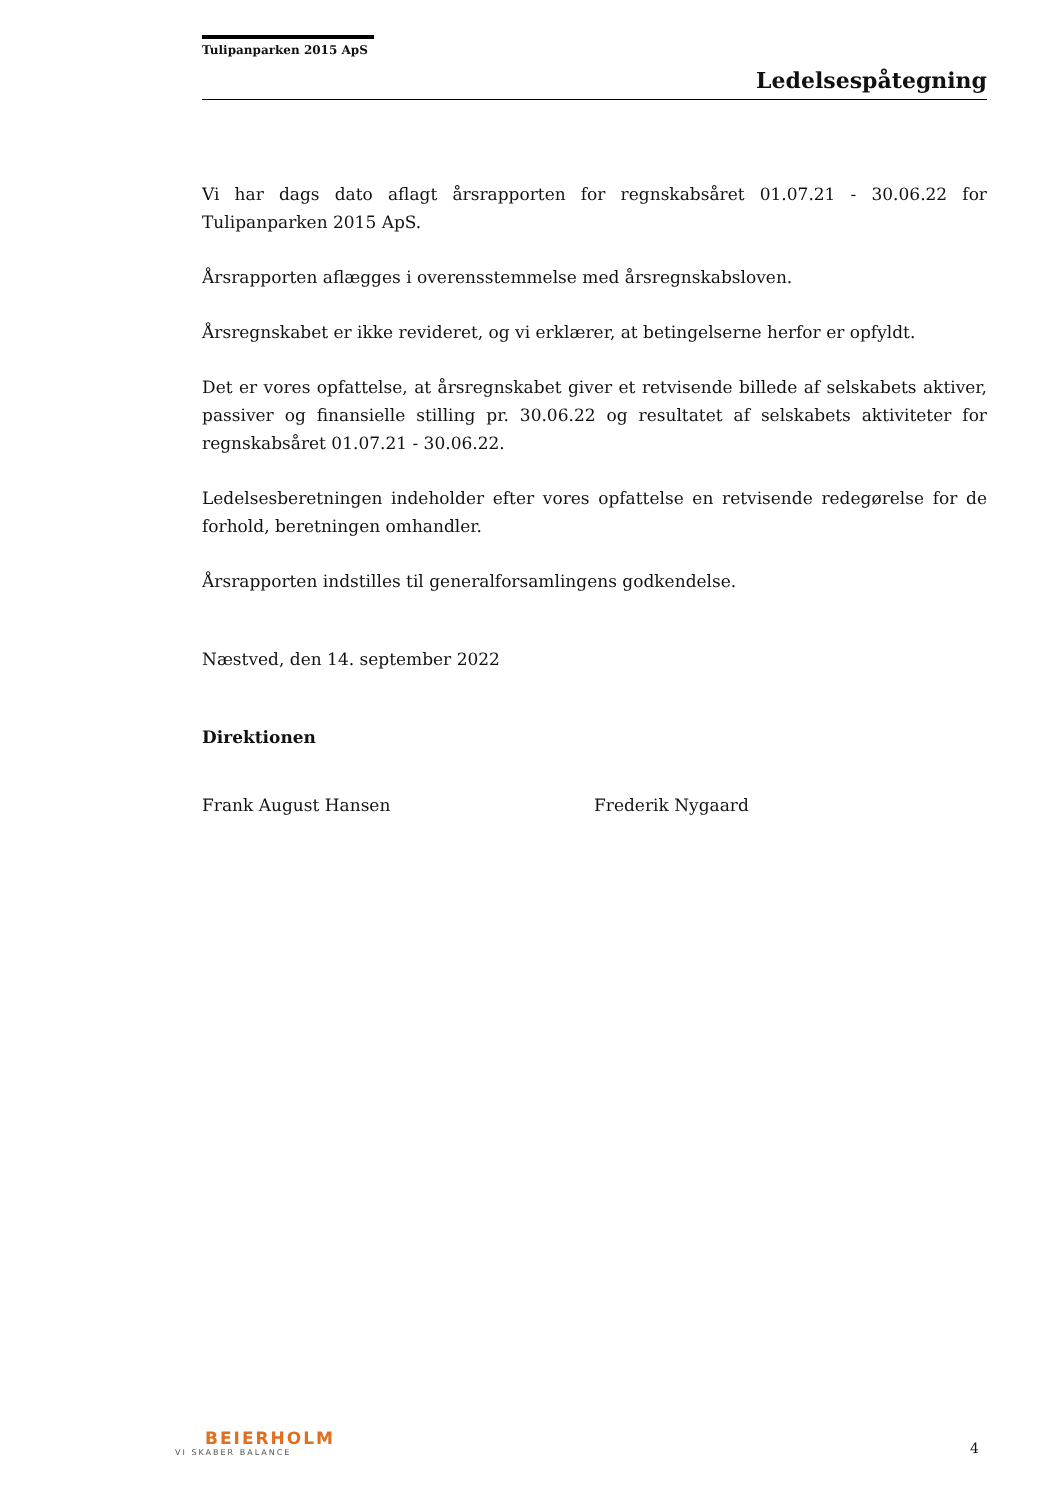Tulipanparken 2015 ApS
Ledelsespåtegning
Vi har dags dato aflagt årsrapporten for regnskabsåret 01.07.21 - 30.06.22 for Tulipanparken 2015 ApS.
Årsrapporten aflægges i overensstemmelse med årsregnskabsloven.
Årsregnskabet er ikke revideret, og vi erklærer, at betingelserne herfor er opfyldt.
Det er vores opfattelse, at årsregnskabet giver et retvisende billede af selskabets aktiver, passiver og finansielle stilling pr. 30.06.22 og resultatet af selskabets aktiviteter for regnskabsåret 01.07.21 - 30.06.22.
Ledelsesberetningen indeholder efter vores opfattelse en retvisende redegørelse for de forhold, beretningen omhandler.
Årsrapporten indstilles til generalforsamlingens godkendelse.
Næstved, den 14. september 2022
Direktionen
Frank August Hansen Frederik Nygaard
BEIERHOLM
VI SKABER BALANCE
4